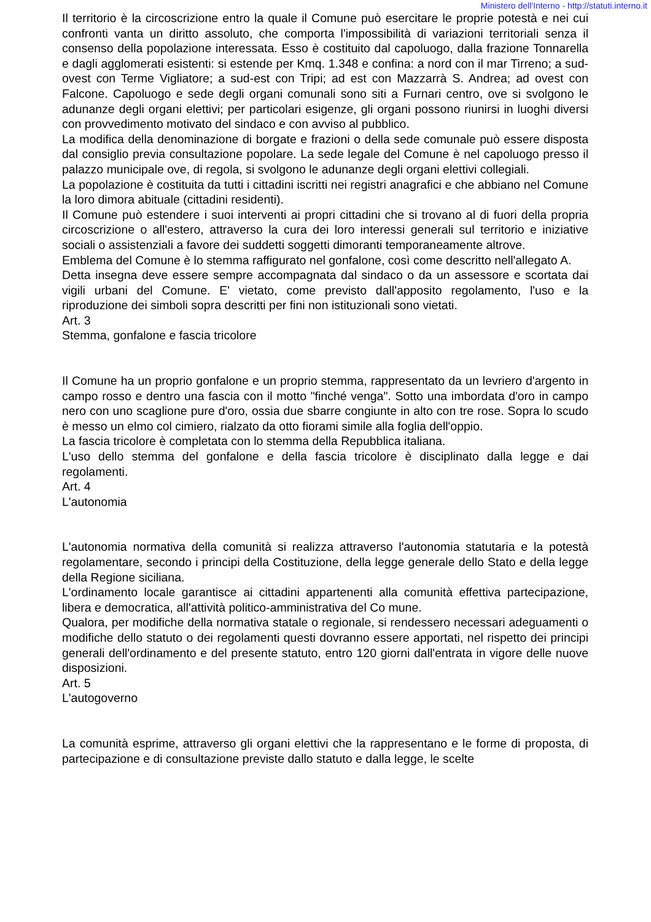Ministero dell'Interno - http://statuti.interno.it
Il territorio è la circoscrizione entro la quale il Comune può esercitare le proprie potestà e nei cui confronti vanta un diritto assoluto, che comporta l'impossibilità di variazioni territoriali senza il consenso della popolazione interessata. Esso è costituito dal capoluogo, dalla frazione Tonnarella e dagli agglomerati esistenti: si estende per Kmq. 1.348 e confina: a nord con il mar Tirreno; a sud-ovest con Terme Vigliatore; a sud-est con Tripi; ad est con Mazzarrà S. Andrea; ad ovest con Falcone. Capoluogo e sede degli organi comunali sono siti a Furnari centro, ove si svolgono le adunanze degli organi elettivi; per particolari esigenze, gli organi possono riunirsi in luoghi diversi con provvedimento motivato del sindaco e con avviso al pubblico.
La modifica della denominazione di borgate e frazioni o della sede comunale può essere disposta dal consiglio previa consultazione popolare. La sede legale del Comune è nel capoluogo presso il palazzo municipale ove, di regola, si svolgono le adunanze degli organi elettivi collegiali.
La popolazione è costituita da tutti i cittadini iscritti nei registri anagrafici e che abbiano nel Comune la loro dimora abituale (cittadini residenti).
Il Comune può estendere i suoi interventi ai propri cittadini che si trovano al di fuori della propria circoscrizione o all'estero, attraverso la cura dei loro interessi generali sul territorio e iniziative sociali o assistenziali a favore dei suddetti soggetti dimoranti temporaneamente altrove.
Emblema del Comune è lo stemma raffigurato nel gonfalone, così come descritto nell'allegato A.
Detta insegna deve essere sempre accompagnata dal sindaco o da un assessore e scortata dai vigili urbani del Comune. E' vietato, come previsto dall'apposito regolamento, l'uso e la riproduzione dei simboli sopra descritti per fini non istituzionali sono vietati.
Art. 3
Stemma, gonfalone e fascia tricolore
Il Comune ha un proprio gonfalone e un proprio stemma, rappresentato da un levriero d'argento in campo rosso e dentro una fascia con il motto "finché venga". Sotto una imbordata d'oro in campo nero con uno scaglione pure d'oro, ossia due sbarre congiunte in alto con tre rose. Sopra lo scudo è messo un elmo col cimiero, rialzato da otto fiorami simile alla foglia dell'oppio.
La fascia tricolore è completata con lo stemma della Repubblica italiana.
L'uso dello stemma del gonfalone e della fascia tricolore è disciplinato dalla legge e dai regolamenti.
Art. 4
L'autonomia
L'autonomia normativa della comunità si realizza attraverso l'autonomia statutaria e la potestà regolamentare, secondo i principi della Costituzione, della legge generale dello Stato e della legge della Regione siciliana.
L'ordinamento locale garantisce ai cittadini appartenenti alla comunità effettiva partecipazione, libera e democratica, all'attività politico-amministrativa del Co mune.
Qualora, per modifiche della normativa statale o regionale, si rendessero necessari adeguamenti o modifiche dello statuto o dei regolamenti questi dovranno essere apportati, nel rispetto dei principi generali dell'ordinamento e del presente statuto, entro 120 giorni dall'entrata in vigore delle nuove disposizioni.
Art. 5
L'autogoverno
La comunità esprime, attraverso gli organi elettivi che la rappresentano e le forme di proposta, di partecipazione e di consultazione previste dallo statuto e dalla legge, le scelte